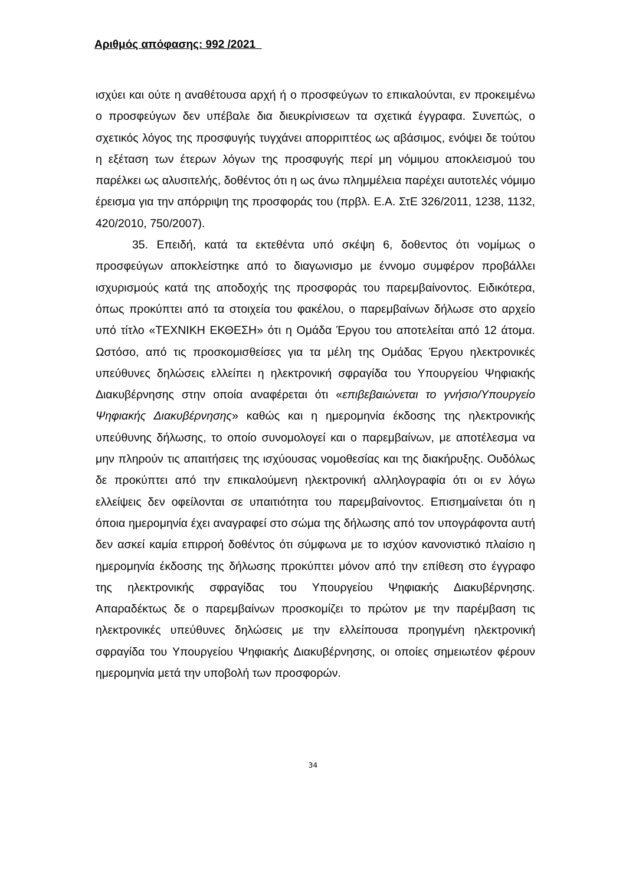Αριθμός απόφασης: 992 /2021
ισχύει και ούτε η αναθέτουσα αρχή ή ο προσφεύγων το επικαλούνται, εν προκειμένω ο προσφεύγων δεν υπέβαλε δια διευκρίνισεων τα σχετικά έγγραφα. Συνεπώς, ο σχετικός λόγος της προσφυγής τυγχάνει απορριπτέος ως αβάσιμος, ενόψει δε τούτου η εξέταση των έτερων λόγων της προσφυγής περί μη νόμιμου αποκλεισμού του παρέλκει ως αλυσιτελής, δοθέντος ότι η ως άνω πλημμέλεια παρέχει αυτοτελές νόμιμο έρεισμα για την απόρριψη της προσφοράς του (πρβλ. Ε.Α. ΣτΕ 326/2011, 1238, 1132, 420/2010, 750/2007).
35. Επειδή, κατά τα εκτεθέντα υπό σκέψη 6, δοθεντος ότι νομίμως ο προσφεύγων αποκλείστηκε από το διαγωνισμο με έννομο συμφέρον προβάλλει ισχυρισμούς κατά της αποδοχής της προσφοράς του παρεμβαίνοντος. Ειδικότερα, όπως προκύπτει από τα στοιχεία του φακέλου, ο παρεμβαίνων δήλωσε στο αρχείο υπό τίτλο «ΤΕΧΝΙΚΗ ΕΚΘΕΣΗ» ότι η Ομάδα Έργου του αποτελείται από 12 άτομα. Ωστόσο, από τις προσκομισθείσες για τα μέλη της Ομάδας Έργου ηλεκτρονικές υπεύθυνες δηλώσεις ελλείπει η ηλεκτρονική σφραγίδα του Υπουργείου Ψηφιακής Διακυβέρνησης στην οποία αναφέρεται ότι «επιβεβαιώνεται το γνήσιο/Υπουργείο Ψηφιακής Διακυβέρνησης» καθώς και η ημερομηνία έκδοσης της ηλεκτρονικής υπεύθυνης δήλωσης, το οποίο συνομολογεί και ο παρεμβαίνων, με αποτέλεσμα να μην πληρούν τις απαιτήσεις της ισχύουσας νομοθεσίας και της διακήρυξης. Ουδόλως δε προκύπτει από την επικαλούμενη ηλεκτρονική αλληλογραφία ότι οι εν λόγω ελλείψεις δεν οφείλονται σε υπαιτιότητα του παρεμβαίνοντος. Επισημαίνεται ότι η όποια ημερομηνία έχει αναγραφεί στο σώμα της δήλωσης από τον υπογράφοντα αυτή δεν ασκεί καμία επιρροή δοθέντος ότι σύμφωνα με το ισχύον κανονιστικό πλαίσιο η ημερομηνία έκδοσης της δήλωσης προκύπτει μόνον από την επίθεση στο έγγραφο της ηλεκτρονικής σφραγίδας του Υπουργείου Ψηφιακής Διακυβέρνησης. Απαραδέκτως δε ο παρεμβαίνων προσκομίζει το πρώτον με την παρέμβαση τις ηλεκτρονικές υπεύθυνες δηλώσεις με την ελλείπουσα προηγμένη ηλεκτρονική σφραγίδα του Υπουργείου Ψηφιακής Διακυβέρνησης, οι οποίες σημειωτέον φέρουν ημερομηνία μετά την υποβολή των προσφορών.
34